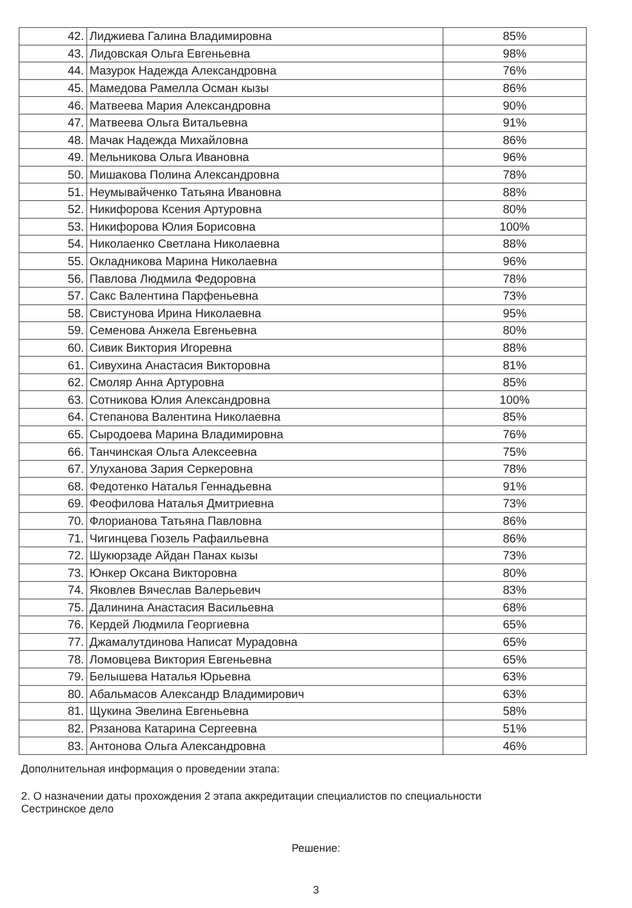| 42. | Лиджиева Галина Владимировна | 85% |
| 43. | Лидовская Ольга Евгеньевна | 98% |
| 44. | Мазурок Надежда Александровна | 76% |
| 45. | Мамедова Рамелла Осман кызы | 86% |
| 46. | Матвеева Мария Александровна | 90% |
| 47. | Матвеева Ольга Витальевна | 91% |
| 48. | Мачак Надежда Михайловна | 86% |
| 49. | Мельникова Ольга Ивановна | 96% |
| 50. | Мишакова Полина Александровна | 78% |
| 51. | Неумывайченко Татьяна Ивановна | 88% |
| 52. | Никифорова Ксения Артуровна | 80% |
| 53. | Никифорова Юлия Борисовна | 100% |
| 54. | Николаенко Светлана Николаевна | 88% |
| 55. | Окладникова Марина Николаевна | 96% |
| 56. | Павлова Людмила Федоровна | 78% |
| 57. | Сакс Валентина Парфеньевна | 73% |
| 58. | Свистунова Ирина Николаевна | 95% |
| 59. | Семенова Анжела Евгеньевна | 80% |
| 60. | Сивик Виктория Игоревна | 88% |
| 61. | Сивухина Анастасия Викторовна | 81% |
| 62. | Смоляр Анна Артуровна | 85% |
| 63. | Сотникова Юлия Александровна | 100% |
| 64. | Степанова Валентина Николаевна | 85% |
| 65. | Сыродоева Марина Владимировна | 76% |
| 66. | Танчинская Ольга Алексеевна | 75% |
| 67. | Улуханова Зария Серкеровна | 78% |
| 68. | Федотенко Наталья Геннадьевна | 91% |
| 69. | Феофилова Наталья Дмитриевна | 73% |
| 70. | Флорианова Татьяна Павловна | 86% |
| 71. | Чигинцева Гюзель Рафаильевна | 86% |
| 72. | Шукюрзаде Айдан Панах кызы | 73% |
| 73. | Юнкер Оксана Викторовна | 80% |
| 74. | Яковлев Вячеслав Валерьевич | 83% |
| 75. | Далинина Анастасия Васильевна | 68% |
| 76. | Кердей Людмила Георгиевна | 65% |
| 77. | Джамалутдинова Написат Мурадовна | 65% |
| 78. | Ломовцева Виктория Евгеньевна | 65% |
| 79. | Белышева Наталья Юрьевна | 63% |
| 80. | Абальмасов Александр Владимирович | 63% |
| 81. | Щукина Эвелина Евгеньевна | 58% |
| 82. | Рязанова Катарина Сергеевна | 51% |
| 83. | Антонова Ольга Александровна | 46% |
Дополнительная информация о проведении этапа:
2. О назначении даты прохождения 2 этапа аккредитации специалистов по специальности
Сестринское дело
Решение:
3